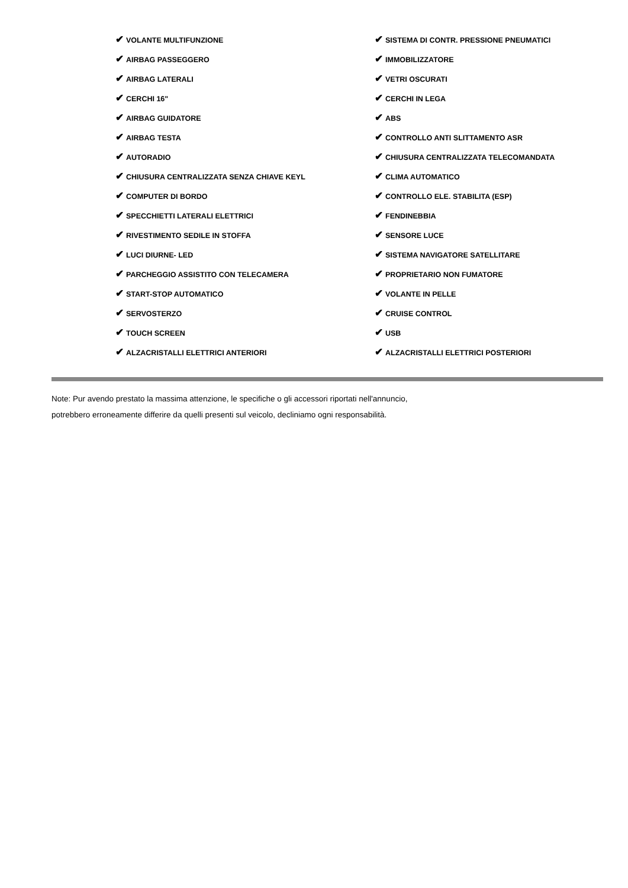| ✔ VOLANTE MULTIFUNZIONE | ✔ SISTEMA DI CONTR. PRESSIONE PNEUMATICI |
| ✔ AIRBAG PASSEGGERO | ✔ IMMOBILIZZATORE |
| ✔ AIRBAG LATERALI | ✔ VETRI OSCURATI |
| ✔ CERCHI 16" | ✔ CERCHI IN LEGA |
| ✔ AIRBAG GUIDATORE | ✔ ABS |
| ✔ AIRBAG TESTA | ✔ CONTROLLO ANTI SLITTAMENTO ASR |
| ✔ AUTORADIO | ✔ CHIUSURA CENTRALIZZATA TELECOMANDATA |
| ✔ CHIUSURA CENTRALIZZATA SENZA CHIAVE KEYL | ✔ CLIMA AUTOMATICO |
| ✔ COMPUTER DI BORDO | ✔ CONTROLLO ELE. STABILITA (ESP) |
| ✔ SPECCHIETTI LATERALI ELETTRICI | ✔ FENDINEBBIA |
| ✔ RIVESTIMENTO SEDILE IN STOFFA | ✔ SENSORE LUCE |
| ✔ LUCI DIURNE- LED | ✔ SISTEMA NAVIGATORE SATELLITARE |
| ✔ PARCHEGGIO ASSISTITO CON TELECAMERA | ✔ PROPRIETARIO NON FUMATORE |
| ✔ START-STOP AUTOMATICO | ✔ VOLANTE IN PELLE |
| ✔ SERVOSTERZO | ✔ CRUISE CONTROL |
| ✔ TOUCH SCREEN | ✔ USB |
| ✔ ALZACRISTALLI ELETTRICI ANTERIORI | ✔ ALZACRISTALLI ELETTRICI POSTERIORI |
Note: Pur avendo prestato la massima attenzione, le specifiche o gli accessori riportati nell'annuncio,
potrebbero erroneamente differire da quelli presenti sul veicolo, decliniamo ogni responsabilità.